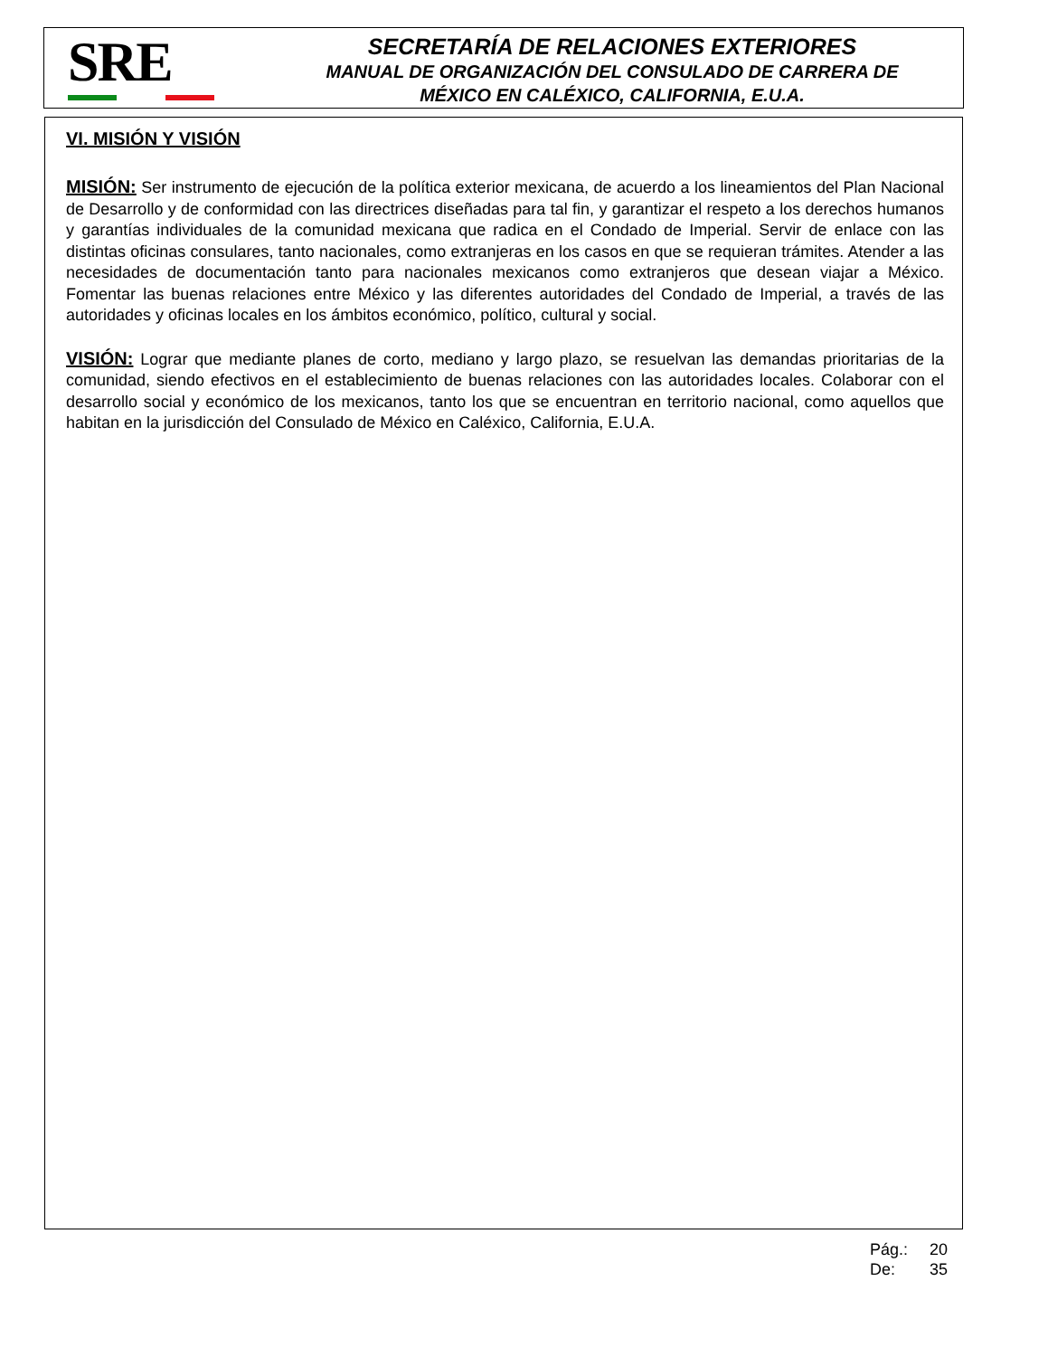SRE
SECRETARÍA DE RELACIONES EXTERIORES
MANUAL DE ORGANIZACIÓN DEL CONSULADO DE CARRERA DE
MÉXICO EN CALÉXICO, CALIFORNIA, E.U.A.
VI. MISIÓN Y VISIÓN
MISIÓN: Ser instrumento de ejecución de la política exterior mexicana, de acuerdo a los lineamientos del Plan Nacional de Desarrollo y de conformidad con las directrices diseñadas para tal fin, y garantizar el respeto a los derechos humanos y garantías individuales de la comunidad mexicana que radica en el Condado de Imperial. Servir de enlace con las distintas oficinas consulares, tanto nacionales, como extranjeras en los casos en que se requieran trámites. Atender a las necesidades de documentación tanto para nacionales mexicanos como extranjeros que desean viajar a México. Fomentar las buenas relaciones entre México y las diferentes autoridades del Condado de Imperial, a través de las autoridades y oficinas locales en los ámbitos económico, político, cultural y social.
VISIÓN: Lograr que mediante planes de corto, mediano y largo plazo, se resuelvan las demandas prioritarias de la comunidad, siendo efectivos en el establecimiento de buenas relaciones con las autoridades locales. Colaborar con el desarrollo social y económico de los mexicanos, tanto los que se encuentran en territorio nacional, como aquellos que habitan en la jurisdicción del Consulado de México en Caléxico, California, E.U.A.
Pág.: 20
De: 35